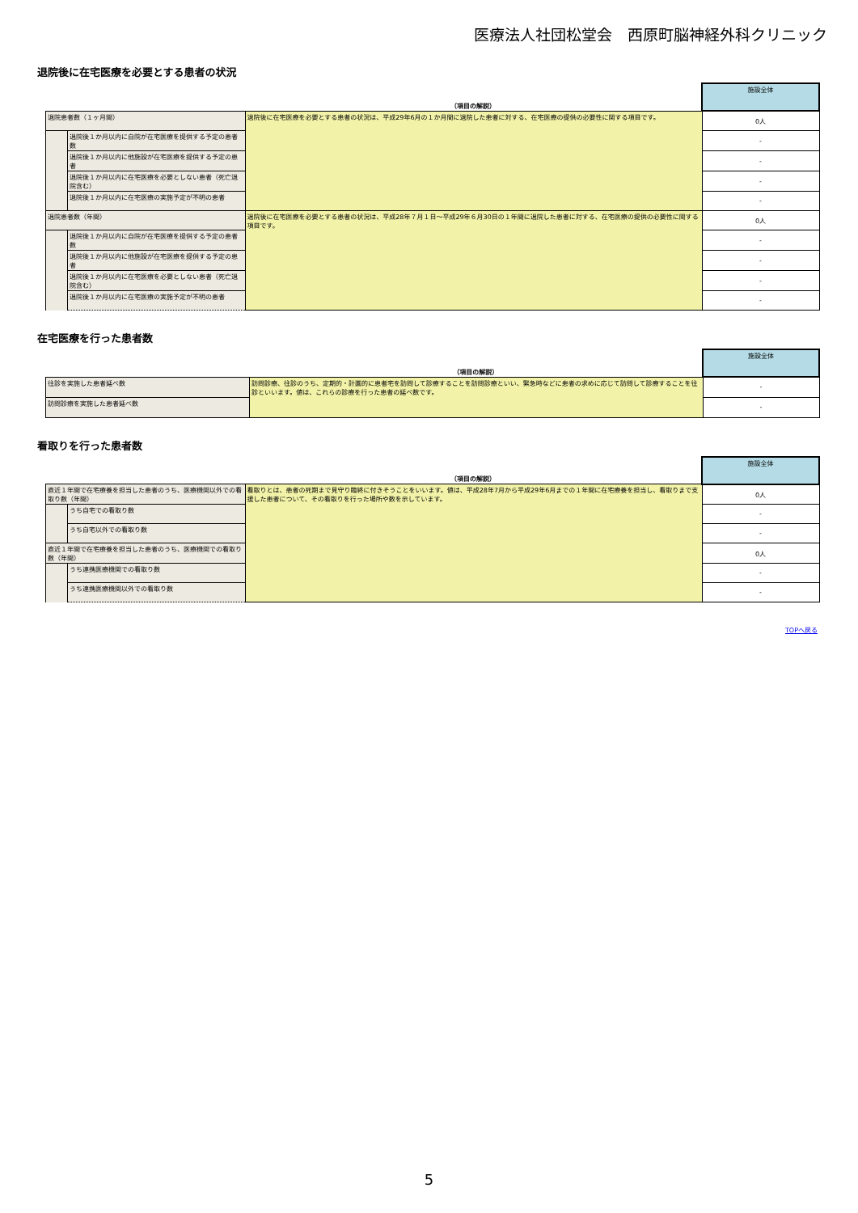医療法人社団松堂会　西原町脳神経外科クリニック
退院後に在宅医療を必要とする患者の状況
| | | （項目の解説） | 施設全体 |
| 退院患者数（１ヶ月間） | | 退院後に在宅医療を必要とする患者の状況は、平成29年6月の１か月間に退院した患者に対する、在宅医療の提供の必要性に関する項目です。 | 0人 |
| | 退院後１か月以内に自院が在宅医療を提供する予定の患者数 | | - |
| | 退院後１か月以内に他施設が在宅医療を提供する予定の患者 | | - |
| | 退院後１か月以内に在宅医療を必要としない患者（死亡退院含む） | | - |
| | 退院後１か月以内に在宅医療の実施予定が不明の患者 | | - |
| 退院患者数（年間） | | 退院後に在宅医療を必要とする患者の状況は、平成28年７月１日～平成29年６月30日の１年間に退院した患者に対する、在宅医療の提供の必要性に関する項目です。 | 0人 |
| | 退院後１か月以内に自院が在宅医療を提供する予定の患者数 | | - |
| | 退院後１か月以内に他施設が在宅医療を提供する予定の患者 | | - |
| | 退院後１か月以内に在宅医療を必要としない患者（死亡退院含む） | | - |
| | 退院後１か月以内に在宅医療の実施予定が不明の患者 | | - |
在宅医療を行った患者数
| | （項目の解説） | 施設全体 |
| 往診を実施した患者延べ数 | 訪問診療、往診のうち、定期的・計画的に患者宅を訪問して診療することを訪問診療といい、緊急時などに患者の求めに応じて訪問して診療することを往診といいます。値は、これらの診療を行った患者の延べ数です。 | - |
| 訪問診療を実施した患者延べ数 | | - |
看取りを行った患者数
| | | （項目の解説） | 施設全体 |
| 直近１年間で在宅療養を担当した患者のうち、医療機関以外での看取り数（年間） | | 看取りとは、患者の死期まで見守り臨終に付きそうことをいいます。値は、平成28年7月から平成29年6月までの１年間に在宅療養を担当し、看取りまで支援した患者について、その看取りを行った場所や数を示しています。 | 0人 |
| | うち自宅での看取り数 | | - |
| | うち自宅以外での看取り数 | | - |
| 直近１年間で在宅療養を担当した患者のうち、医療機関での看取り数（年間） | | | 0人 |
| | うち連携医療機関での看取り数 | | - |
| | うち連携医療機関以外での看取り数 | | - |
TOPへ戻る
5